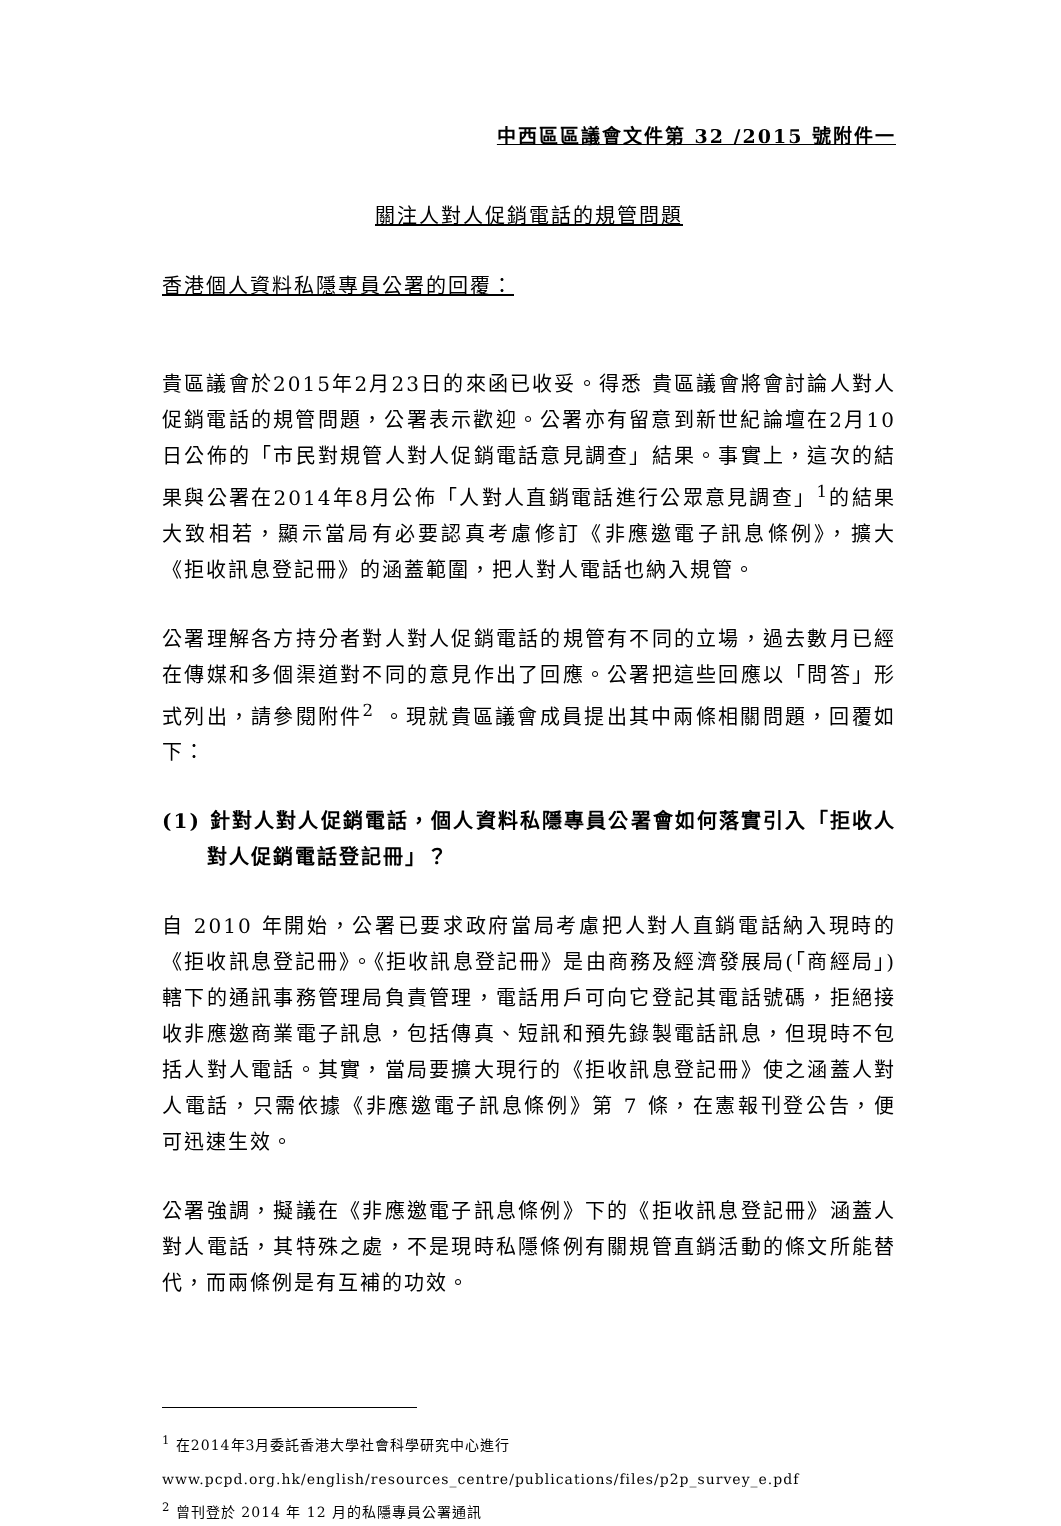中西區區議會文件第 32 /2015 號附件一
關注人對人促銷電話的規管問題
香港個人資料私隱專員公署的回覆：
貴區議會於2015年2月23日的來函已收妥。得悉 貴區議會將會討論人對人促銷電話的規管問題，公署表示歡迎。公署亦有留意到新世紀論壇在2月10日公佈的「市民對規管人對人促銷電話意見調查」結果。事實上，這次的結果與公署在2014年8月公佈「人對人直銷電話進行公眾意見調查」<sup>1</sup>的結果大致相若，顯示當局有必要認真考慮修訂《非應邀電子訊息條例》，擴大《拒收訊息登記冊》的涵蓋範圍，把人對人電話也納入規管。
公署理解各方持分者對人對人促銷電話的規管有不同的立場，過去數月已經在傳媒和多個渠道對不同的意見作出了回應。公署把這些回應以「問答」形式列出，請參閱附件<sup>2</sup> 。現就貴區議會成員提出其中兩條相關問題，回覆如下：
(1) 針對人對人促銷電話，個人資料私隱專員公署會如何落實引入「拒收人對人促銷電話登記冊」？
自 2010 年開始，公署已要求政府當局考慮把人對人直銷電話納入現時的《拒收訊息登記冊》。《拒收訊息登記冊》是由商務及經濟發展局(「商經局」)轄下的通訊事務管理局負責管理，電話用戶可向它登記其電話號碼，拒絕接收非應邀商業電子訊息，包括傳真、短訊和預先錄製電話訊息，但現時不包括人對人電話。其實，當局要擴大現行的《拒收訊息登記冊》使之涵蓋人對人電話，只需依據《非應邀電子訊息條例》第 7 條，在憲報刊登公告，便可迅速生效。
公署強調，擬議在《非應邀電子訊息條例》下的《拒收訊息登記冊》涵蓋人對人電話，其特殊之處，不是現時私隱條例有關規管直銷活動的條文所能替代，而兩條例是有互補的功效。
<sup>1</sup> 在2014年3月委託香港大學社會科學研究中心進行
www.pcpd.org.hk/english/resources_centre/publications/files/p2p_survey_e.pdf
<sup>2</sup> 曾刊登於 2014 年 12 月的私隱專員公署通訊